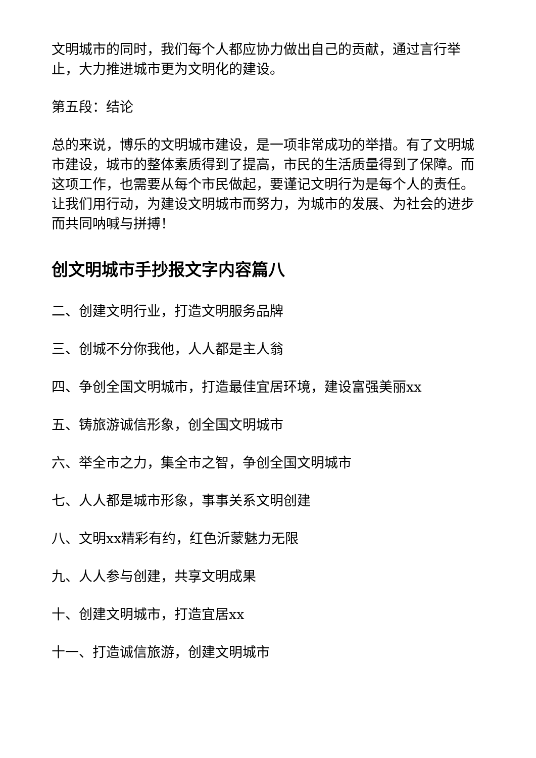文明城市的同时，我们每个人都应协力做出自己的贡献，通过言行举止，大力推进城市更为文明化的建设。
第五段：结论
总的来说，博乐的文明城市建设，是一项非常成功的举措。有了文明城市建设，城市的整体素质得到了提高，市民的生活质量得到了保障。而这项工作，也需要从每个市民做起，要谨记文明行为是每个人的责任。让我们用行动，为建设文明城市而努力，为城市的发展、为社会的进步而共同呐喊与拼搏！
创文明城市手抄报文字内容篇八
二、创建文明行业，打造文明服务品牌
三、创城不分你我他，人人都是主人翁
四、争创全国文明城市，打造最佳宜居环境，建设富强美丽xx
五、铸旅游诚信形象，创全国文明城市
六、举全市之力，集全市之智，争创全国文明城市
七、人人都是城市形象，事事关系文明创建
八、文明xx精彩有约，红色沂蒙魅力无限
九、人人参与创建，共享文明成果
十、创建文明城市，打造宜居xx
十一、打造诚信旅游，创建文明城市